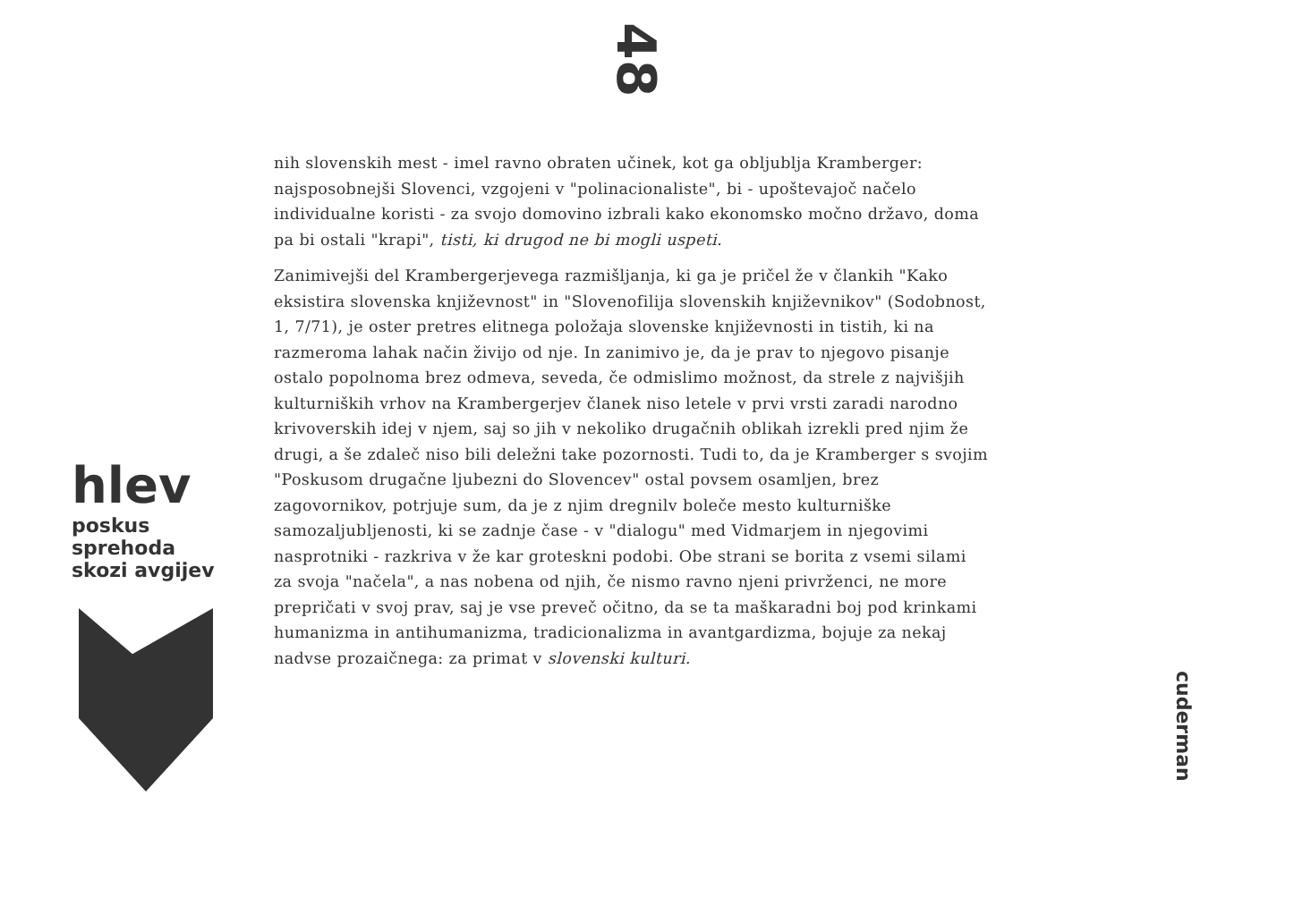48
nih slovenskih mest - imel ravno obraten učinek, kot ga obljublja Kramberger: najsposobnejši Slovenci, vzgojeni v "polinacionaliste", bi - upoštevajoč načelo individualne koristi - za svojo domovino izbrali kako ekonomsko močno državo, doma pa bi ostali "krapi", tisti, ki drugod ne bi mogli uspeti.
Zanimivejši del Krambergerjevega razmišljanja, ki ga je pričel že v člankih "Kako eksistira slovenska književnost" in "Slovenofilija slovenskih književnikov" (Sodobnost, 1, 7/71), je oster pretres elitnega položaja slovenske književnosti in tistih, ki na razmeroma lahak način živijo od nje. In zanimivo je, da je prav to njegovo pisanje ostalo popolnoma brez odmeva, seveda, če odmislimo možnost, da strele z najvišjih kulturniških vrhov na Krambergerjev članek niso letele v prvi vrsti zaradi narodno krivoverskih idej v njem, saj so jih v nekoliko drugačnih oblikah izrekli pred njim že drugi, a še zdaleč niso bili deležni take pozornosti. Tudi to, da je Kramberger s svojim "Poskusom drugačne ljubezni do Slovencev" ostal povsem osamljen, brez zagovornikov, potrjuje sum, da je z njim dregnilv boleče mesto kulturniške samozaljubljenosti, ki se zadnje čase - v "dialogu" med Vidmarjem in njegovimi nasprotniki - razkriva v že kar groteskni podobi. Obe strani se borita z vsemi silami za svoja "načela", a nas nobena od njih, če nismo ravno njeni privrženci, ne more prepričati v svoj prav, saj je vse preveč očitno, da se ta maškaradni boj pod krinkami humanizma in antihumanizma, tradicionalizma in avantgardizma, bojuje za nekaj nadvse prozaičnega: za primat v slovenski kulturi.
hlev
poskus sprehoda skozi avgijev
cuderman